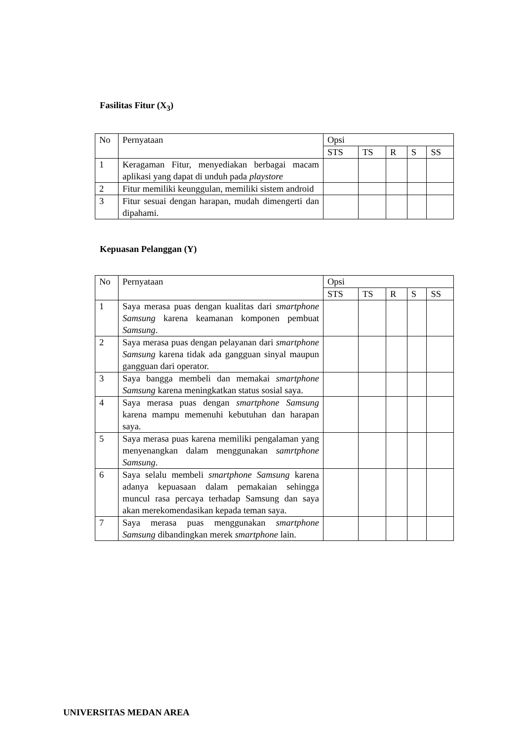Fasilitas Fitur (X<sub>3</sub>)
| No | Pernyataan | Opsi | | | | |
| | | STS | TS | R | S | SS |
| 1 | Keragaman Fitur, menyediakan berbagai macam aplikasi yang dapat di unduh pada playstore | | | | | |
| 2 | Fitur memiliki keunggulan, memiliki sistem android | | | | | |
| 3 | Fitur sesuai dengan harapan, mudah dimengerti dan dipahami. | | | | | |
Kepuasan Pelanggan (Y)
| No | Pernyataan | Opsi | | | | |
| | | STS | TS | R | S | SS |
| 1 | Saya merasa puas dengan kualitas dari smartphone Samsung karena keamanan komponen pembuat Samsung . | | | | | |
| 2 | Saya merasa puas dengan pelayanan dari smartphone Samsung karena tidak ada gangguan sinyal maupun gangguan dari operator. | | | | | |
| 3 | Saya bangga membeli dan memakai smartphone Samsung karena meningkatkan status sosial saya. | | | | | |
| 4 | Saya merasa puas dengan smartphone Samsung karena mampu memenuhi kebutuhan dan harapan saya. | | | | | |
| 5 | Saya merasa puas karena memiliki pengalaman yang menyenangkan dalam menggunakan samrtphone Samsung . | | | | | |
| 6 | Saya selalu membeli smartphone Samsung karena adanya kepuasaan dalam pemakaian sehingga muncul rasa percaya terhadap Samsung dan saya akan merekomendasikan kepada teman saya. | | | | | |
| 7 | Saya merasa puas menggunakan smartphone Samsung dibandingkan merek smartphone lain. | | | | | |
UNIVERSITAS MEDAN AREA